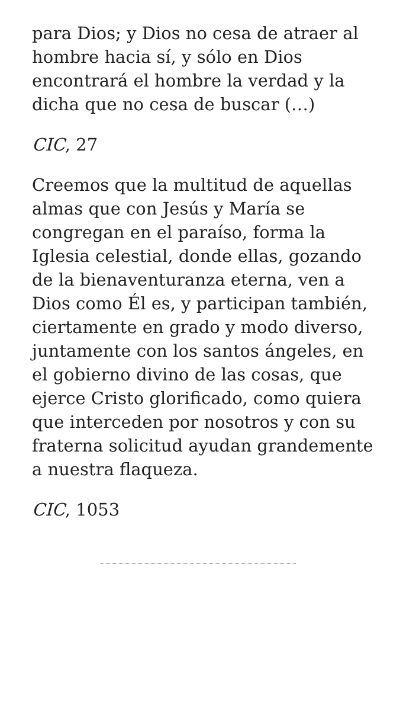para Dios; y Dios no cesa de atraer al hombre hacia sí, y sólo en Dios encontrará el hombre la verdad y la dicha que no cesa de buscar (…)
CIC, 27
Creemos que la multitud de aquellas almas que con Jesús y María se congregan en el paraíso, forma la Iglesia celestial, donde ellas, gozando de la bienaventuranza eterna, ven a Dios como Él es, y participan también, ciertamente en grado y modo diverso, juntamente con los santos ángeles, en el gobierno divino de las cosas, que ejerce Cristo glorificado, como quiera que interceden por nosotros y con su fraterna solicitud ayudan grandemente a nuestra flaqueza.
CIC, 1053